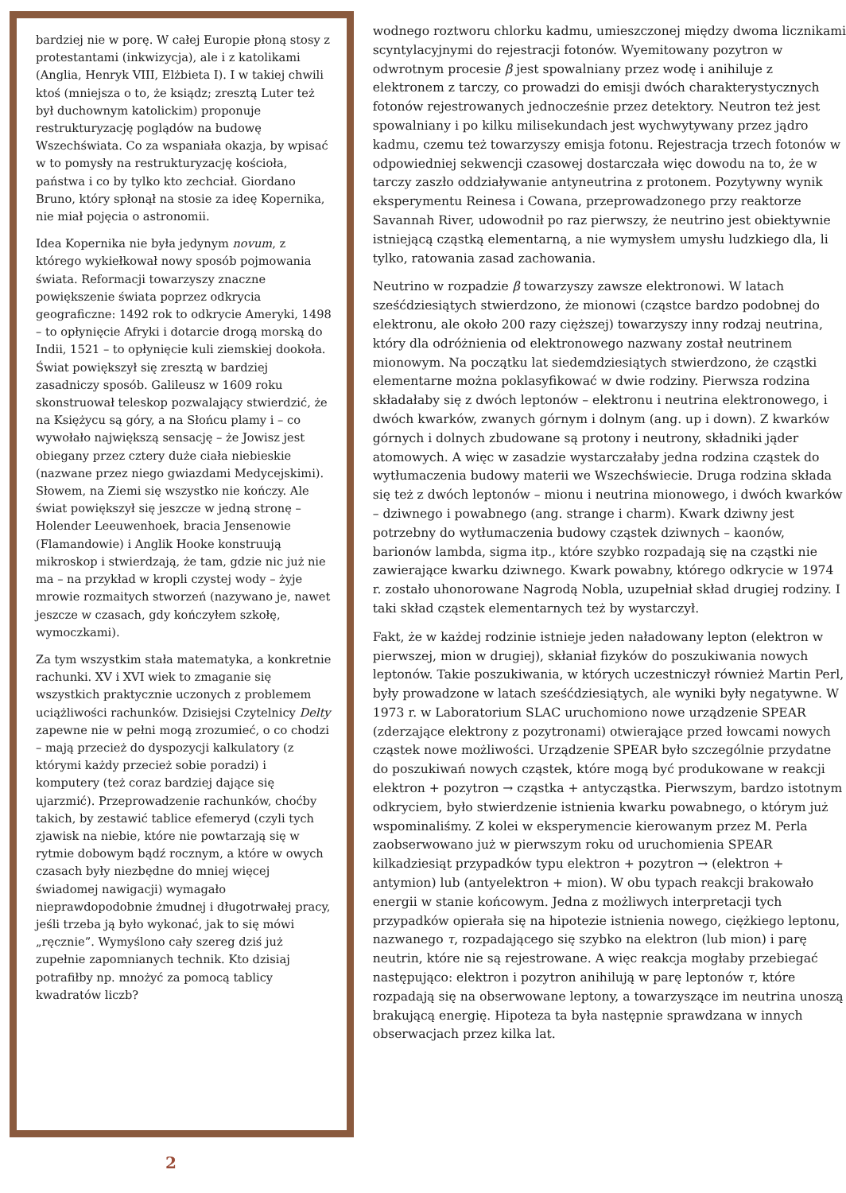bardziej nie w porę. W całej Europie płoną stosy z protestantami (inkwizycja), ale i z katolikami (Anglia, Henryk VIII, Elżbieta I). I w takiej chwili ktoś (mniejsza o to, że ksiądz; zresztą Luter też był duchownym katolickim) proponuje restrukturyzację poglądów na budowę Wszechświata. Co za wspaniała okazja, by wpisać w to pomysły na restrukturyzację kościoła, państwa i co by tylko kto zechciał. Giordano Bruno, który spłonął na stosie za ideę Kopernika, nie miał pojęcia o astronomii.
Idea Kopernika nie była jedynym novum, z którego wykiełkował nowy sposób pojmowania świata. Reformacji towarzyszy znaczne powiększenie świata poprzez odkrycia geograficzne: 1492 rok to odkrycie Ameryki, 1498 – to opłynięcie Afryki i dotarcie drogą morską do Indii, 1521 – to opłynięcie kuli ziemskiej dookoła. Świat powiększył się zresztą w bardziej zasadniczy sposób. Galileusz w 1609 roku skonstruował teleskop pozwalający stwierdzić, że na Księżycu są góry, a na Słońcu plamy i – co wywołało największą sensację – że Jowisz jest obiegany przez cztery duże ciała niebieskie (nazwane przez niego gwiazdami Medycejskimi). Słowem, na Ziemi się wszystko nie kończy. Ale świat powiększył się jeszcze w jedną stronę – Holender Leeuwenhoek, bracia Jensenowie (Flamandowie) i Anglik Hooke konstruują mikroskop i stwierdzają, że tam, gdzie nic już nie ma – na przykład w kropli czystej wody – żyje mrowie rozmaitych stworzeń (nazywano je, nawet jeszcze w czasach, gdy kończyłem szkołę, wymoczkami).
Za tym wszystkim stała matematyka, a konkretnie rachunki. XV i XVI wiek to zmaganie się wszystkich praktycznie uczonych z problemem uciążliwości rachunków. Dzisiejsi Czytelnicy Delty zapewne nie w pełni mogą zrozumieć, o co chodzi – mają przecież do dyspozycji kalkulatory (z którymi każdy przecież sobie poradzi) i komputery (też coraz bardziej dające się ujarzmić). Przeprowadzenie rachunków, choćby takich, by zestawić tablice efemeryd (czyli tych zjawisk na niebie, które nie powtarzają się w rytmie dobowym bądź rocznym, a które w owych czasach były niezbędne do mniej więcej świadomej nawigacji) wymagało nieprawdopodobnie żmudnej i długotrwałej pracy, jeśli trzeba ją było wykonać, jak to się mówi „ręcznie”. Wymyślono cały szereg dziś już zupełnie zapomnianych technik. Kto dzisiaj potrafiłby np. mnożyć za pomocą tablicy kwadratów liczb?
wodnego roztworu chlorku kadmu, umieszczonej między dwoma licznikami scyntylacyjnymi do rejestracji fotonów. Wyemitowany pozytron w odwrotnym procesie β jest spowalniany przez wodę i anihiluje z elektronem z tarczy, co prowadzi do emisji dwóch charakterystycznych fotonów rejestrowanych jednocześnie przez detektory. Neutron też jest spowalniany i po kilku milisekundach jest wychwytywany przez jądro kadmu, czemu też towarzyszy emisja fotonu. Rejestracja trzech fotonów w odpowiedniej sekwencji czasowej dostarczała więc dowodu na to, że w tarczy zaszło oddziaływanie antyneutrina z protonem. Pozytywny wynik eksperymentu Reinesa i Cowana, przeprowadzonego przy reaktorze Savannah River, udowodnił po raz pierwszy, że neutrino jest obiektywnie istniejącą cząstką elementarną, a nie wymysłem umysłu ludzkiego dla, li tylko, ratowania zasad zachowania.
Neutrino w rozpadzie β towarzyszy zawsze elektronowi. W latach sześćdziesiątych stwierdzono, że mionowi (cząstce bardzo podobnej do elektronu, ale około 200 razy cięższej) towarzyszy inny rodzaj neutrina, który dla odróżnienia od elektronowego nazwany został neutrinem mionowym. Na początku lat siedemdziesiątych stwierdzono, że cząstki elementarne można poklasyfikować w dwie rodziny. Pierwsza rodzina składałaby się z dwóch leptonów – elektronu i neutrina elektronowego, i dwóch kwarków, zwanych górnym i dolnym (ang. up i down). Z kwarków górnych i dolnych zbudowane są protony i neutrony, składniki jąder atomowych. A więc w zasadzie wystarczałaby jedna rodzina cząstek do wytłumaczenia budowy materii we Wszechświecie. Druga rodzina składa się też z dwóch leptonów – mionu i neutrina mionowego, i dwóch kwarków – dziwnego i powabnego (ang. strange i charm). Kwark dziwny jest potrzebny do wytłumaczenia budowy cząstek dziwnych – kaonów, barionów lambda, sigma itp., które szybko rozpadają się na cząstki nie zawierające kwarku dziwnego. Kwark powabny, którego odkrycie w 1974 r. zostało uhonorowane Nagrodą Nobla, uzupełniał skład drugiej rodziny. I taki skład cząstek elementarnych też by wystarczył.
Fakt, że w każdej rodzinie istnieje jeden naładowany lepton (elektron w pierwszej, mion w drugiej), skłaniał fizyków do poszukiwania nowych leptonów. Takie poszukiwania, w których uczestniczył również Martin Perl, były prowadzone w latach sześćdziesiątych, ale wyniki były negatywne. W 1973 r. w Laboratorium SLAC uruchomiono nowe urządzenie SPEAR (zderzające elektrony z pozytronami) otwierające przed łowcami nowych cząstek nowe możliwości. Urządzenie SPEAR było szczególnie przydatne do poszukiwań nowych cząstek, które mogą być produkowane w reakcji elektron + pozytron → cząstka + antycząstka. Pierwszym, bardzo istotnym odkryciem, było stwierdzenie istnienia kwarku powabnego, o którym już wspominaliśmy. Z kolei w eksperymencie kierowanym przez M. Perla zaobserwowano już w pierwszym roku od uruchomienia SPEAR kilkadziesiąt przypadków typu elektron + pozytron → (elektron + antymion) lub (antyelektron + mion). W obu typach reakcji brakowało energii w stanie końcowym. Jedna z możliwych interpretacji tych przypadków opierała się na hipotezie istnienia nowego, ciężkiego leptonu, nazwanego τ, rozpadającego się szybko na elektron (lub mion) i parę neutrin, które nie są rejestrowane. A więc reakcja mogłaby przebiegać następująco: elektron i pozytron anihilują w parę leptonów τ, które rozpadają się na obserwowane leptony, a towarzyszące im neutrina unoszą brakującą energię. Hipoteza ta była następnie sprawdzana w innych obserwacjach przez kilka lat.
2